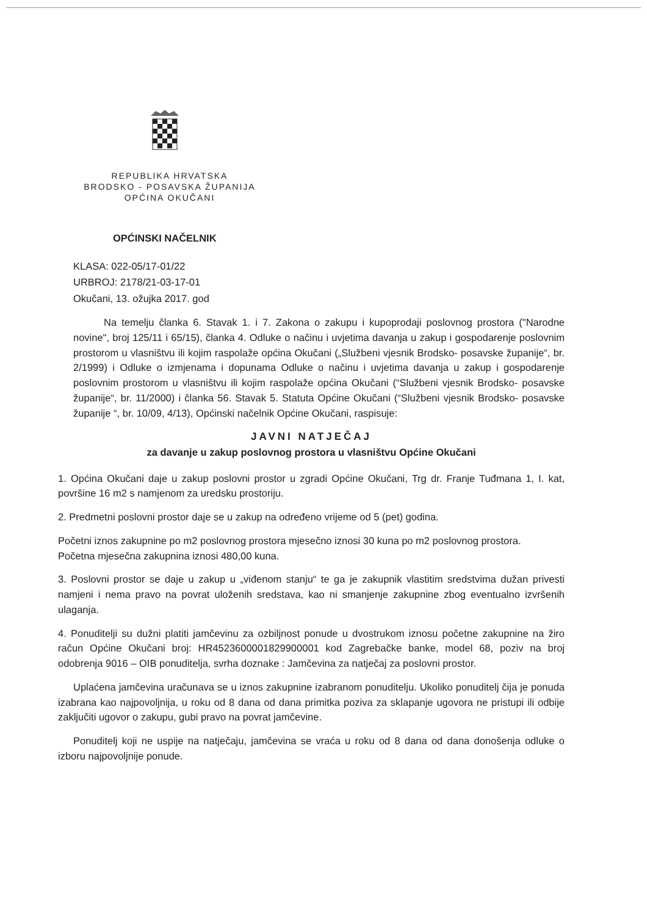REPUBLIKA HRVATSKA
BRODSKO - POSAVSKA ŽUPANIJA
OPĆINA OKUČANI
OPĆINSKI NAČELNIK
KLASA: 022-05/17-01/22
URBROJ: 2178/21-03-17-01
Okučani, 13. ožujka 2017. god
Na temelju članka 6. Stavak 1. i 7. Zakona o zakupu i kupoprodaji poslovnog prostora ("Narodne novine", broj 125/11 i 65/15), članka 4. Odluke o načinu i uvjetima davanja u zakup i gospodarenje poslovnim prostorom u vlasništvu ili kojim raspolaže općina Okučani („Službeni vjesnik Brodsko- posavske županije“, br. 2/1999) i Odluke o izmjenama i dopunama Odluke o načinu i uvjetima davanja u zakup i gospodarenje poslovnim prostorom u vlasništvu ili kojim raspolaže općina Okučani (“Službeni vjesnik Brodsko- posavske županije“, br. 11/2000) i članka 56. Stavak 5. Statuta Općine Okučani (“Službeni vjesnik Brodsko- posavske županije “, br. 10/09, 4/13), Općinski načelnik Općine Okučani, raspisuje:
JAVNI NATJEČAJ
za davanje u zakup poslovnog prostora u vlasništvu Općine Okučani
1. Općina Okučani daje u zakup poslovni prostor u zgradi Općine Okučani, Trg dr. Franje Tuđmana 1, I. kat, površine 16 m2 s namjenom za uredsku prostoriju.
2. Predmetni poslovni prostor daje se u zakup na određeno vrijeme od 5 (pet) godina.
Početni iznos zakupnine po m2 poslovnog prostora mjesečno iznosi 30 kuna po m2 poslovnog prostora.
Početna mjesečna zakupnina iznosi 480,00 kuna.
3. Poslovni prostor se daje u zakup u „viđenom stanju“ te ga je zakupnik vlastitim sredstvima dužan privesti namjeni i nema pravo na povrat uloženih sredstava, kao ni smanjenje zakupnine zbog eventualno izvršenih ulaganja.
4. Ponuditelji su dužni platiti jamčevinu za ozbiljnost ponude u dvostrukom iznosu početne zakupnine na žiro račun Općine Okučani broj: HR4523600001829900001 kod Zagrebačke banke, model 68, poziv na broj odobrenja 9016 – OIB ponuditelja, svrha doznake : Jamčevina za natječaj za poslovni prostor.
Uplaćena jamčevina uračunava se u iznos zakupnine izabranom ponuditelju. Ukoliko ponuditelj čija je ponuda izabrana kao najpovoljnija, u roku od 8 dana od dana primitka poziva za sklapanje ugovora ne pristupi ili odbije zaključiti ugovor o zakupu, gubi pravo na povrat jamčevine.
Ponuditelj koji ne uspije na natječaju, jamčevina se vraća u roku od 8 dana od dana donošenja odluke o izboru najpovoljnije ponude.